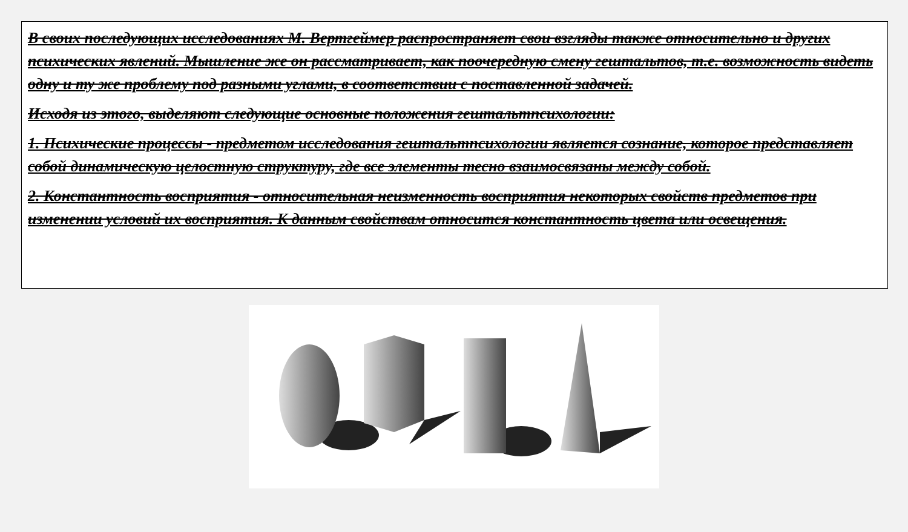В своих последующих исследованиях М. Вертгеймер распространяет свои взгляды также относительно и других психических явлений. Мышление же он рассматривает, как поочередную смену гештальтов, т.е. возможность видеть одну и ту же проблему под разными углами, в соответствии с поставленной задачей.
Исходя из этого, выделяют следующие основные положения гештальтпсихологии:
1. Психические процессы - предметом исследования гештальтпсихологии является сознание, которое представляет собой динамическую целостную структуру, где все элементы тесно взаимосвязаны между собой.
2. Константность восприятия - относительная неизменность восприятия некоторых свойств предметов при изменении условий их восприятия. К данным свойствам относится константность цвета или освещения.